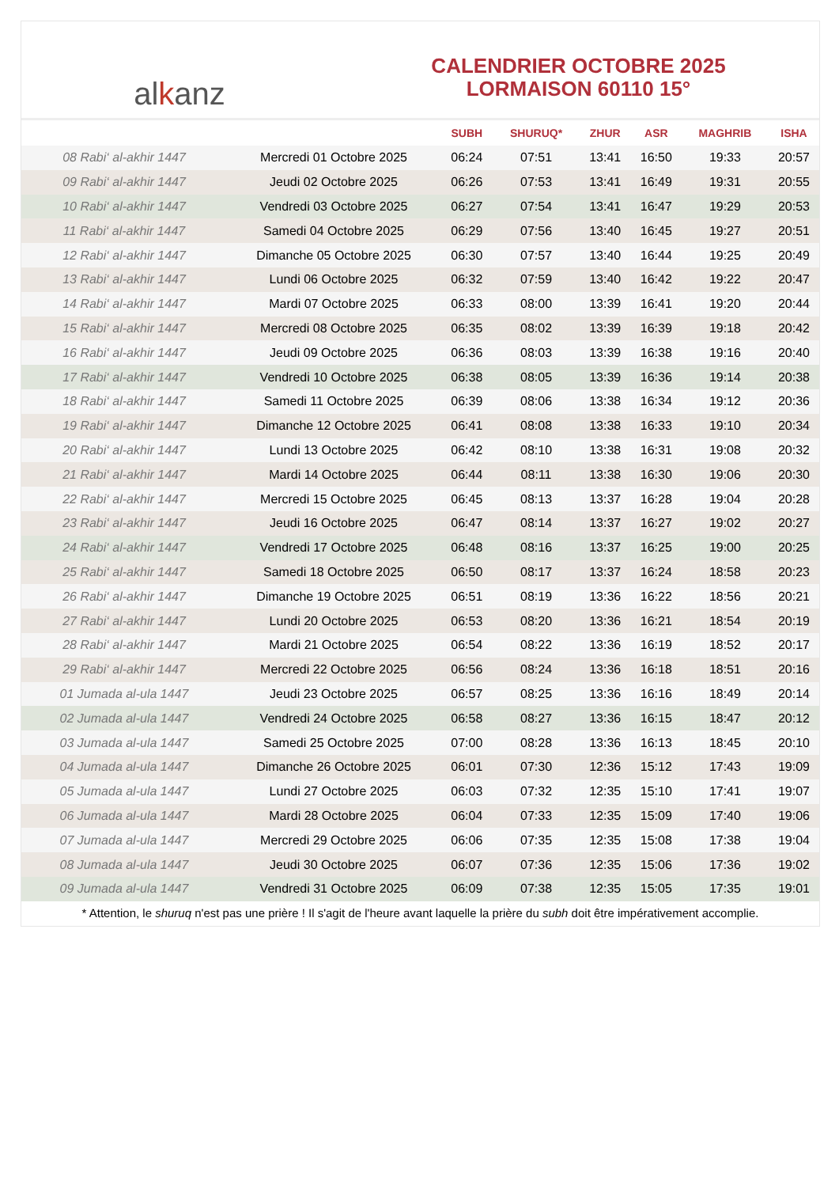al k anz
CALENDRIER OCTOBRE 2025
LORMAISON 60110 15°
| | | SUBH | SHURUQ* | ZHUR | ASR | MAGHRIB | ISHA |
| --- | --- | --- | --- | --- | --- | --- | --- |
| 08 Rabi‘ al-akhir 1447 | Mercredi 01 Octobre 2025 | 06:24 | 07:51 | 13:41 | 16:50 | 19:33 | 20:57 |
| 09 Rabi‘ al-akhir 1447 | Jeudi 02 Octobre 2025 | 06:26 | 07:53 | 13:41 | 16:49 | 19:31 | 20:55 |
| 10 Rabi‘ al-akhir 1447 | Vendredi 03 Octobre 2025 | 06:27 | 07:54 | 13:41 | 16:47 | 19:29 | 20:53 |
| 11 Rabi‘ al-akhir 1447 | Samedi 04 Octobre 2025 | 06:29 | 07:56 | 13:40 | 16:45 | 19:27 | 20:51 |
| 12 Rabi‘ al-akhir 1447 | Dimanche 05 Octobre 2025 | 06:30 | 07:57 | 13:40 | 16:44 | 19:25 | 20:49 |
| 13 Rabi‘ al-akhir 1447 | Lundi 06 Octobre 2025 | 06:32 | 07:59 | 13:40 | 16:42 | 19:22 | 20:47 |
| 14 Rabi‘ al-akhir 1447 | Mardi 07 Octobre 2025 | 06:33 | 08:00 | 13:39 | 16:41 | 19:20 | 20:44 |
| 15 Rabi‘ al-akhir 1447 | Mercredi 08 Octobre 2025 | 06:35 | 08:02 | 13:39 | 16:39 | 19:18 | 20:42 |
| 16 Rabi‘ al-akhir 1447 | Jeudi 09 Octobre 2025 | 06:36 | 08:03 | 13:39 | 16:38 | 19:16 | 20:40 |
| 17 Rabi‘ al-akhir 1447 | Vendredi 10 Octobre 2025 | 06:38 | 08:05 | 13:39 | 16:36 | 19:14 | 20:38 |
| 18 Rabi‘ al-akhir 1447 | Samedi 11 Octobre 2025 | 06:39 | 08:06 | 13:38 | 16:34 | 19:12 | 20:36 |
| 19 Rabi‘ al-akhir 1447 | Dimanche 12 Octobre 2025 | 06:41 | 08:08 | 13:38 | 16:33 | 19:10 | 20:34 |
| 20 Rabi‘ al-akhir 1447 | Lundi 13 Octobre 2025 | 06:42 | 08:10 | 13:38 | 16:31 | 19:08 | 20:32 |
| 21 Rabi‘ al-akhir 1447 | Mardi 14 Octobre 2025 | 06:44 | 08:11 | 13:38 | 16:30 | 19:06 | 20:30 |
| 22 Rabi‘ al-akhir 1447 | Mercredi 15 Octobre 2025 | 06:45 | 08:13 | 13:37 | 16:28 | 19:04 | 20:28 |
| 23 Rabi‘ al-akhir 1447 | Jeudi 16 Octobre 2025 | 06:47 | 08:14 | 13:37 | 16:27 | 19:02 | 20:27 |
| 24 Rabi‘ al-akhir 1447 | Vendredi 17 Octobre 2025 | 06:48 | 08:16 | 13:37 | 16:25 | 19:00 | 20:25 |
| 25 Rabi‘ al-akhir 1447 | Samedi 18 Octobre 2025 | 06:50 | 08:17 | 13:37 | 16:24 | 18:58 | 20:23 |
| 26 Rabi‘ al-akhir 1447 | Dimanche 19 Octobre 2025 | 06:51 | 08:19 | 13:36 | 16:22 | 18:56 | 20:21 |
| 27 Rabi‘ al-akhir 1447 | Lundi 20 Octobre 2025 | 06:53 | 08:20 | 13:36 | 16:21 | 18:54 | 20:19 |
| 28 Rabi‘ al-akhir 1447 | Mardi 21 Octobre 2025 | 06:54 | 08:22 | 13:36 | 16:19 | 18:52 | 20:17 |
| 29 Rabi‘ al-akhir 1447 | Mercredi 22 Octobre 2025 | 06:56 | 08:24 | 13:36 | 16:18 | 18:51 | 20:16 |
| 01 Jumada al-ula 1447 | Jeudi 23 Octobre 2025 | 06:57 | 08:25 | 13:36 | 16:16 | 18:49 | 20:14 |
| 02 Jumada al-ula 1447 | Vendredi 24 Octobre 2025 | 06:58 | 08:27 | 13:36 | 16:15 | 18:47 | 20:12 |
| 03 Jumada al-ula 1447 | Samedi 25 Octobre 2025 | 07:00 | 08:28 | 13:36 | 16:13 | 18:45 | 20:10 |
| 04 Jumada al-ula 1447 | Dimanche 26 Octobre 2025 | 06:01 | 07:30 | 12:36 | 15:12 | 17:43 | 19:09 |
| 05 Jumada al-ula 1447 | Lundi 27 Octobre 2025 | 06:03 | 07:32 | 12:35 | 15:10 | 17:41 | 19:07 |
| 06 Jumada al-ula 1447 | Mardi 28 Octobre 2025 | 06:04 | 07:33 | 12:35 | 15:09 | 17:40 | 19:06 |
| 07 Jumada al-ula 1447 | Mercredi 29 Octobre 2025 | 06:06 | 07:35 | 12:35 | 15:08 | 17:38 | 19:04 |
| 08 Jumada al-ula 1447 | Jeudi 30 Octobre 2025 | 06:07 | 07:36 | 12:35 | 15:06 | 17:36 | 19:02 |
| 09 Jumada al-ula 1447 | Vendredi 31 Octobre 2025 | 06:09 | 07:38 | 12:35 | 15:05 | 17:35 | 19:01 |
* Attention, le shuruq n'est pas une prière ! Il s'agit de l'heure avant laquelle la prière du subh doit être impérativement accomplie.